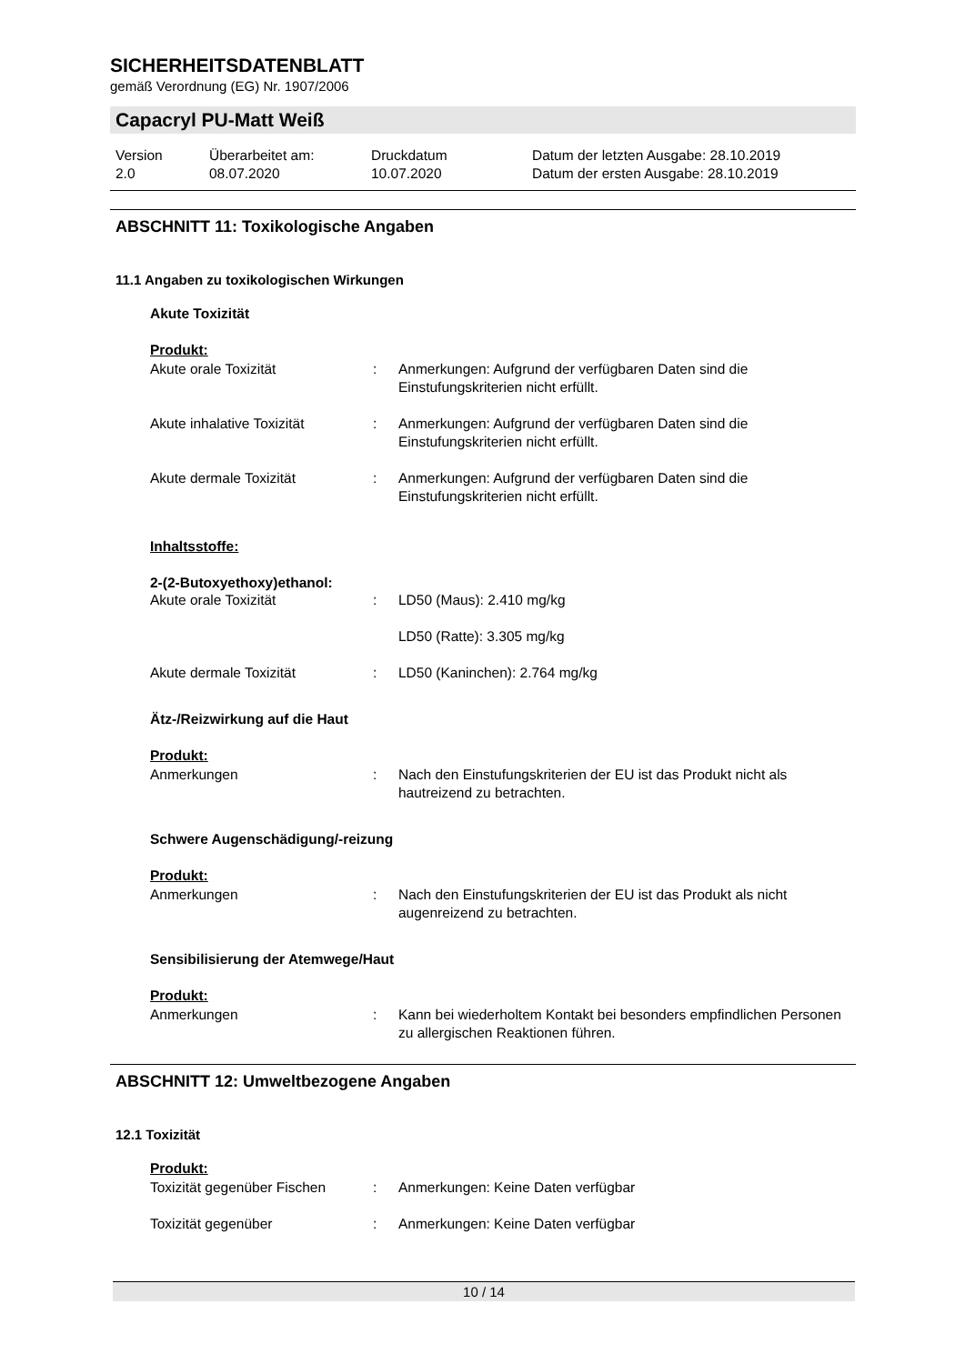SICHERHEITSDATENBLATT
gemäß Verordnung (EG) Nr. 1907/2006
Capacryl PU-Matt Weiß
Version
2.0
Überarbeitet am:
08.07.2020
Druckdatum
10.07.2020
Datum der letzten Ausgabe: 28.10.2019
Datum der ersten Ausgabe: 28.10.2019
ABSCHNITT 11: Toxikologische Angaben
11.1 Angaben zu toxikologischen Wirkungen
Akute Toxizität
Produkt:
| Akute orale Toxizität | : | Anmerkungen: Aufgrund der verfügbaren Daten sind die Einstufungskriterien nicht erfüllt. |
| Akute inhalative Toxizität | : | Anmerkungen: Aufgrund der verfügbaren Daten sind die Einstufungskriterien nicht erfüllt. |
| Akute dermale Toxizität | : | Anmerkungen: Aufgrund der verfügbaren Daten sind die Einstufungskriterien nicht erfüllt. |
Inhaltsstoffe:
2-(2-Butoxyethoxy)ethanol:
| Akute orale Toxizität | : | LD50 (Maus): 2.410 mg/kg |
| | | LD50 (Ratte): 3.305 mg/kg |
| Akute dermale Toxizität | : | LD50 (Kaninchen): 2.764 mg/kg |
Ätz-/Reizwirkung auf die Haut
Produkt:
| Anmerkungen | : | Nach den Einstufungskriterien der EU ist das Produkt nicht als hautreizend zu betrachten. |
Schwere Augenschädigung/-reizung
Produkt:
| Anmerkungen | : | Nach den Einstufungskriterien der EU ist das Produkt als nicht augenreizend zu betrachten. |
Sensibilisierung der Atemwege/Haut
Produkt:
| Anmerkungen | : | Kann bei wiederholtem Kontakt bei besonders empfindlichen Personen zu allergischen Reaktionen führen. |
ABSCHNITT 12: Umweltbezogene Angaben
12.1 Toxizität
Produkt:
| Toxizität gegenüber Fischen | : | Anmerkungen: Keine Daten verfügbar |
| Toxizität gegenüber | : | Anmerkungen: Keine Daten verfügbar |
10 / 14